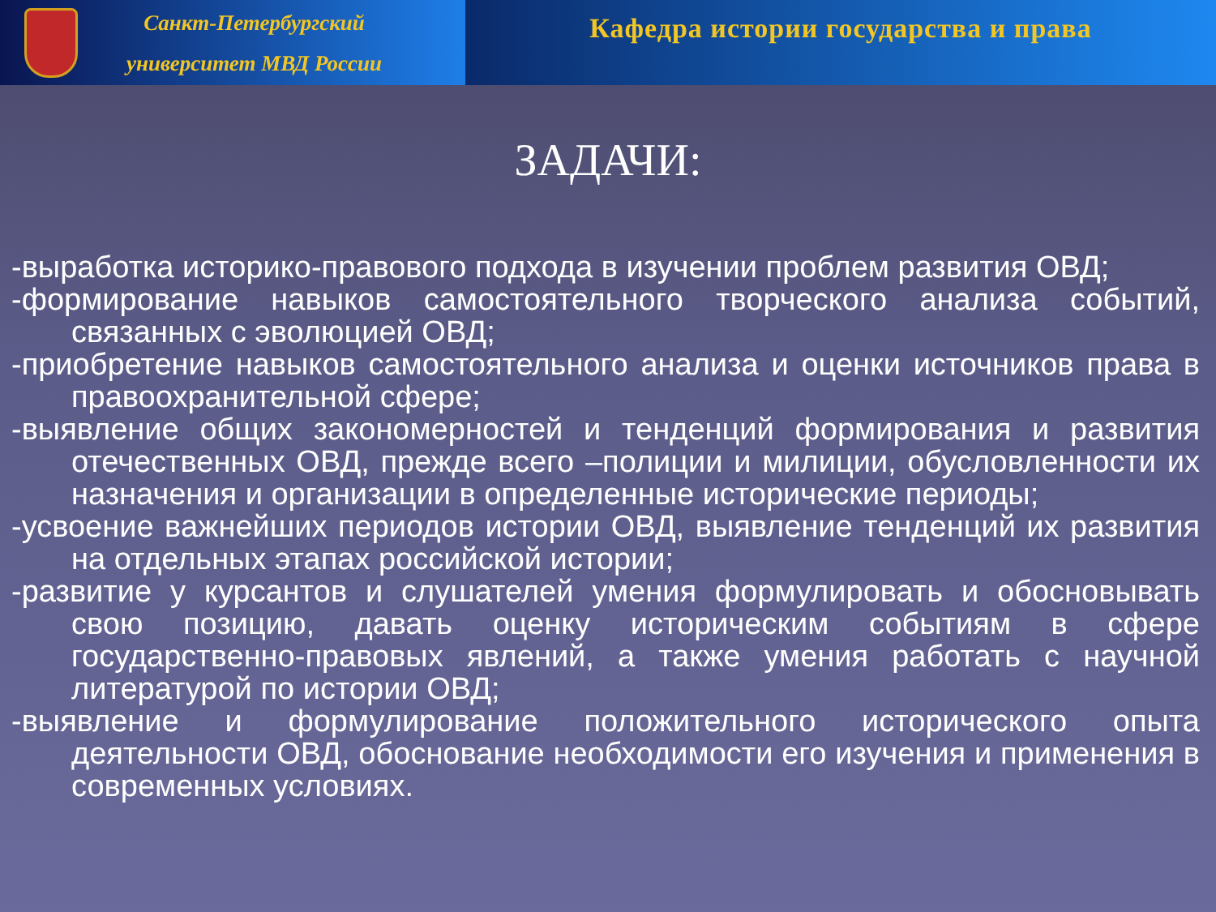Санкт-Петербургский
университет МВД России
Кафедра истории государства и права
ЗАДАЧИ:
-выработка историко-правового подхода в изучении проблем развития ОВД;
-формирование навыков самостоятельного творческого анализа событий, связанных с эволюцией ОВД;
-приобретение навыков самостоятельного анализа и оценки источников права в правоохранительной сфере;
-выявление общих закономерностей и тенденций формирования и развития отечественных ОВД, прежде всего –полиции и милиции, обусловленности их назначения и организации в определенные исторические периоды;
-усвоение важнейших периодов истории ОВД, выявление тенденций их развития на отдельных этапах российской истории;
-развитие у курсантов и слушателей умения формулировать и обосновывать свою позицию, давать оценку историческим событиям в сфере государственно-правовых явлений, а также умения работать с научной литературой по истории ОВД;
-выявление и формулирование положительного исторического опыта деятельности ОВД, обоснование необходимости его изучения и применения в современных условиях.